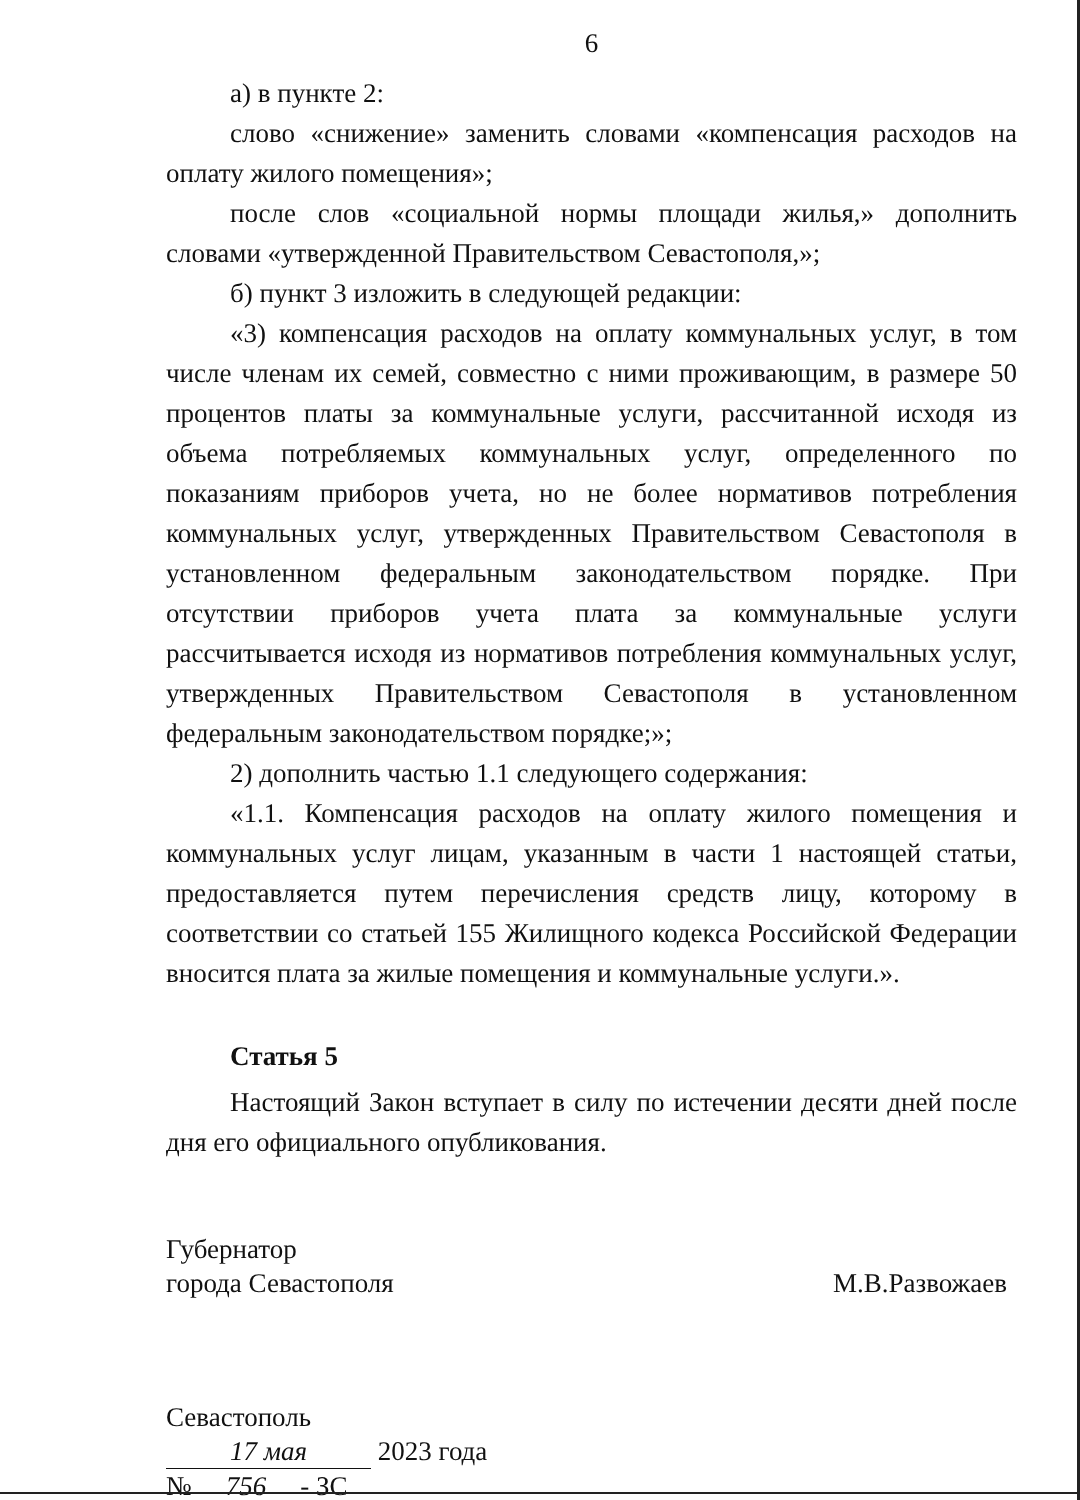6
а) в пункте 2:
слово «снижение» заменить словами «компенсация расходов на оплату жилого помещения»;
после слов «социальной нормы площади жилья,» дополнить словами «утвержденной Правительством Севастополя,»;
б) пункт 3 изложить в следующей редакции:
«3) компенсация расходов на оплату коммунальных услуг, в том числе членам их семей, совместно с ними проживающим, в размере 50 процентов платы за коммунальные услуги, рассчитанной исходя из объема потребляемых коммунальных услуг, определенного по показаниям приборов учета, но не более нормативов потребления коммунальных услуг, утвержденных Правительством Севастополя в установленном федеральным законодательством порядке. При отсутствии приборов учета плата за коммунальные услуги рассчитывается исходя из нормативов потребления коммунальных услуг, утвержденных Правительством Севастополя в установленном федеральным законодательством порядке;»;
2) дополнить частью 1.1 следующего содержания:
«1.1. Компенсация расходов на оплату жилого помещения и коммунальных услуг лицам, указанным в части 1 настоящей статьи, предоставляется путем перечисления средств лицу, которому в соответствии со статьей 155 Жилищного кодекса Российской Федерации вносится плата за жилые помещения и коммунальные услуги.».
Статья 5
Настоящий Закон вступает в силу по истечении десяти дней после дня его официального опубликования.
Губернатор
города Севастополя
М.В.Развожаев
Севастополь
17 мая 2023 года
№ 756 - ЗС